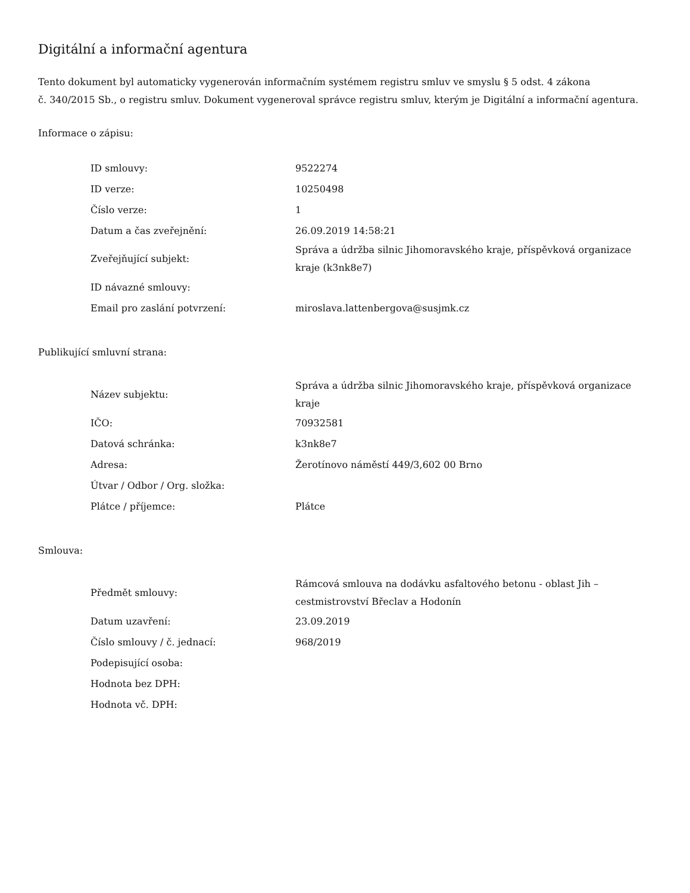Digitální a informační agentura
Tento dokument byl automaticky vygenerován informačním systémem registru smluv ve smyslu § 5 odst. 4 zákona
č. 340/2015 Sb., o registru smluv. Dokument vygeneroval správce registru smluv, kterým je Digitální a informační agentura.
Informace o zápisu:
| ID smlouvy: | 9522274 |
| ID verze: | 10250498 |
| Číslo verze: | 1 |
| Datum a čas zveřejnění: | 26.09.2019 14:58:21 |
| Zveřejňující subjekt: | Správa a údržba silnic Jihomoravského kraje, příspěvková organizace kraje (k3nk8e7) |
| ID návazné smlouvy: | |
| Email pro zaslání potvrzení: | miroslava.lattenbergova@susjmk.cz |
Publikující smluvní strana:
| Název subjektu: | Správa a údržba silnic Jihomoravského kraje, příspěvková organizace kraje |
| IČO: | 70932581 |
| Datová schránka: | k3nk8e7 |
| Adresa: | Žerotínovo náměstí 449/3,602 00 Brno |
| Útvar / Odbor / Org. složka: | |
| Plátce / příjemce: | Plátce |
Smlouva:
| Předmět smlouvy: | Rámcová smlouva na dodávku asfaltového betonu - oblast Jih – cestmistrovství Břeclav a Hodonín |
| Datum uzavření: | 23.09.2019 |
| Číslo smlouvy / č. jednací: | 968/2019 |
| Podepisující osoba: | |
| Hodnota bez DPH: | |
| Hodnota vč. DPH: | |